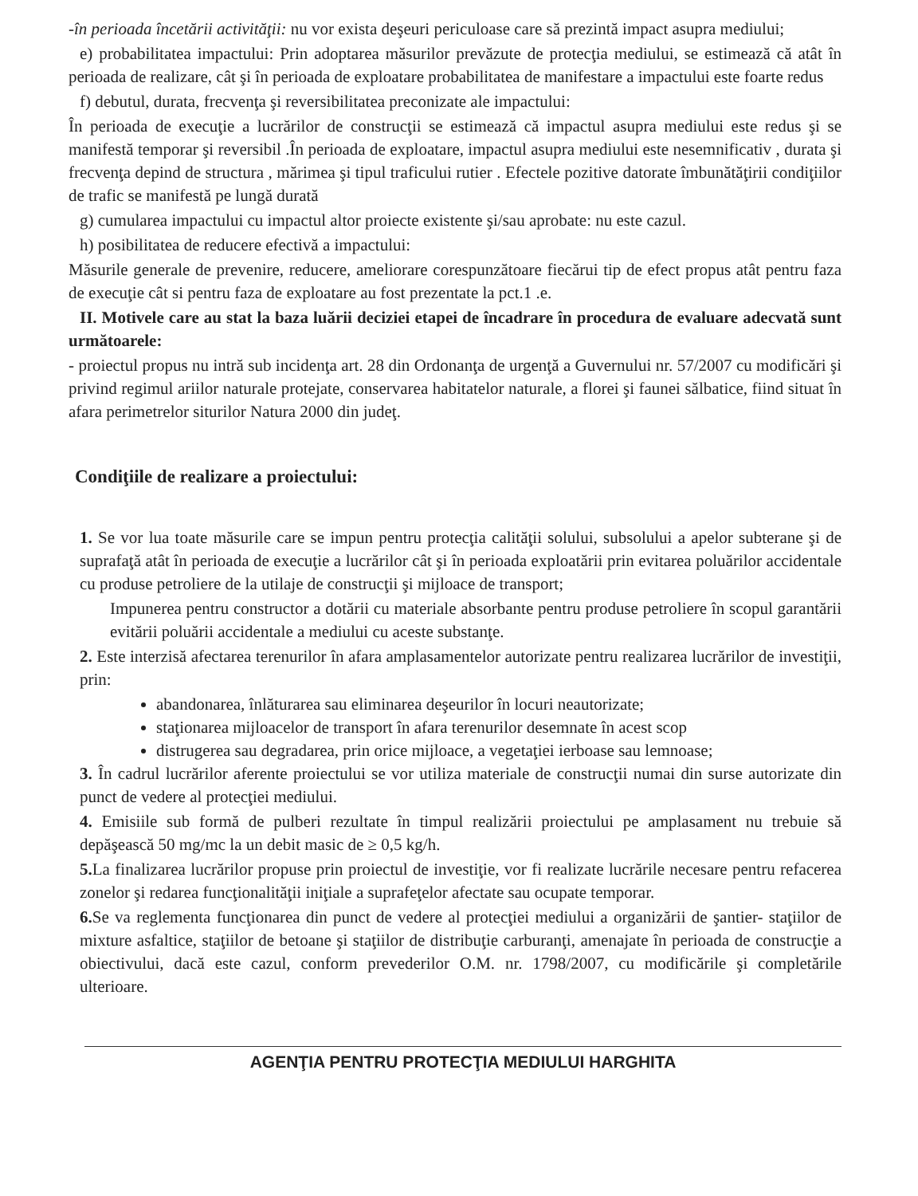-în perioada încetării activităţii: nu vor exista deşeuri periculoase care să prezintă impact asupra mediului;
e) probabilitatea impactului: Prin adoptarea măsurilor prevăzute de protecţia mediului, se estimează că atât în perioada de realizare, cât şi în perioada de exploatare probabilitatea de manifestare a impactului este foarte redus
f) debutul, durata, frecvenţa şi reversibilitatea preconizate ale impactului:
În perioada de execuţie a lucrărilor de construcţii se estimează că impactul asupra mediului este redus şi se manifestă temporar şi reversibil .În perioada de exploatare, impactul asupra mediului este nesemnificativ , durata şi frecvenţa depind de structura , mărimea şi tipul traficului rutier . Efectele pozitive datorate îmbunătăţirii condiţiilor de trafic se manifestă pe lungă durată
g) cumularea impactului cu impactul altor proiecte existente şi/sau aprobate: nu este cazul.
h) posibilitatea de reducere efectivă a impactului:
Măsurile generale de prevenire, reducere, ameliorare corespunzătoare fiecărui tip de efect propus atât pentru faza de execuţie cât si pentru faza de exploatare au fost prezentate la pct.1 .e.
II. Motivele care au stat la baza luării deciziei etapei de încadrare în procedura de evaluare adecvată sunt următoarele:
- proiectul propus nu intră sub incidenţa art. 28 din Ordonanţa de urgenţă a Guvernului nr. 57/2007 cu modificări şi privind regimul ariilor naturale protejate, conservarea habitatelor naturale, a florei şi faunei sălbatice, fiind situat în afara perimetrelor siturilor Natura 2000 din judeţ.
Condiţiile de realizare a proiectului:
1. Se vor lua toate măsurile care se impun pentru protecţia calităţii solului, subsolului a apelor subterane şi de suprafaţă atât în perioada de execuţie a lucrărilor cât şi în perioada exploatării prin evitarea poluărilor accidentale cu produse petroliere de la utilaje de construcţii şi mijloace de transport;
Impunerea pentru constructor a dotării cu materiale absorbante pentru produse petroliere în scopul garantării evitării poluării accidentale a mediului cu aceste substanţe.
2. Este interzisă afectarea terenurilor în afara amplasamentelor autorizate pentru realizarea lucrărilor de investiţii, prin:
abandonarea, înlăturarea sau eliminarea deşeurilor în locuri neautorizate;
staţionarea mijloacelor de transport în afara terenurilor desemnate în acest scop
distrugerea sau degradarea, prin orice mijloace, a vegetaţiei ierboase sau lemnoase;
3. În cadrul lucrărilor aferente proiectului se vor utiliza materiale de construcţii numai din surse autorizate din punct de vedere al protecţiei mediului.
4. Emisiile sub formă de pulberi rezultate în timpul realizării proiectului pe amplasament nu trebuie să depăşească 50 mg/mc la un debit masic de ≥ 0,5 kg/h.
5. La finalizarea lucrărilor propuse prin proiectul de investiţie, vor fi realizate lucrările necesare pentru refacerea zonelor şi redarea funcţionalităţii iniţiale a suprafeţelor afectate sau ocupate temporar.
6. Se va reglementa funcţionarea din punct de vedere al protecţiei mediului a organizării de şantier- staţiilor de mixture asfaltice, staţiilor de betoane şi staţiilor de distribuţie carburanţi, amenajate în perioada de construcţie a obiectivului, dacă este cazul, conform prevederilor O.M. nr. 1798/2007, cu modificările şi completările ulterioare.
AGENŢIA PENTRU PROTECŢIA MEDIULUI HARGHITA